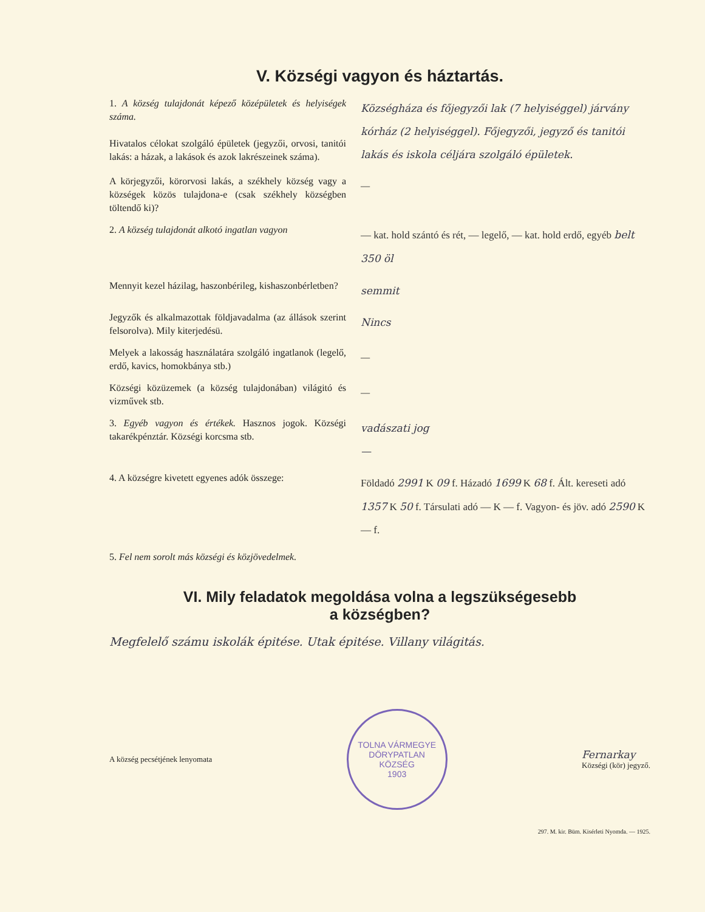V. Községi vagyon és háztartás.
1. A község tulajdonát képező középületek és helyiségek száma.
Hivatalos célokat szolgáló épületek (jegyzői, orvosi, tanitói lakás: a házak, a lakások és azok lakrészeinek száma).
Községháza és főjegyzői lak (7 helyiséggel) járvány kórház (2 helyiséggel). Főjegyzői, jegyző és tanitói lakás és iskola céljára szolgáló épületek.
A körjegyzői, körorvosi lakás, a székhely község vagy a községek közös tulajdona-e (csak székhely községben töltendő ki)?
—
2. A község tulajdonát alkotó ingatlan vagyon
— kat. hold szántó és rét, — legelő, — kat. hold erdő, egyéb belt 350 öl
Mennyit kezel házilag, haszonbérileg, kishaszonbérletben?
semmit
Jegyzők és alkalmazottak földjavadalma (az állások szerint felsorolva). Mily kiterjedésü.
Nincs
Melyek a lakosság használatára szolgáló ingatlanok (legelő, erdő, kavics, homokbánya stb.)
—
Községi közüzemek (a község tulajdonában) világitó és vizművek stb.
—
3. Egyéb vagyon és értékek. Hasznos jogok. Községi takarékpénztár. Községi korcsma stb.
vadászati jog
—
4. A községre kivetett egyenes adók összege:
Földadó 2991 K 09 f. Házadó 1699 K 68 f. Ált. kereseti adó 1357 K 50 f. Társulati adó — K — f. Vagyon- és jöv. adó 2590 K — f.
5. Fel nem sorolt más községi és közjövedelmek.
VI. Mily feladatok megoldása volna a legszükségesebb
a községben?
Megfelelő számu iskolák épitése. Utak épitése. Villany világitás.
A község pecsétjének lenyomata
TOLNA VÁRMEGYE
DÖRYPATLAN
KÖZSÉG
1903
Fernarkay
Községi (kör) jegyző.
297. M. kir. Büm. Kisérleti Nyomda. — 1925.